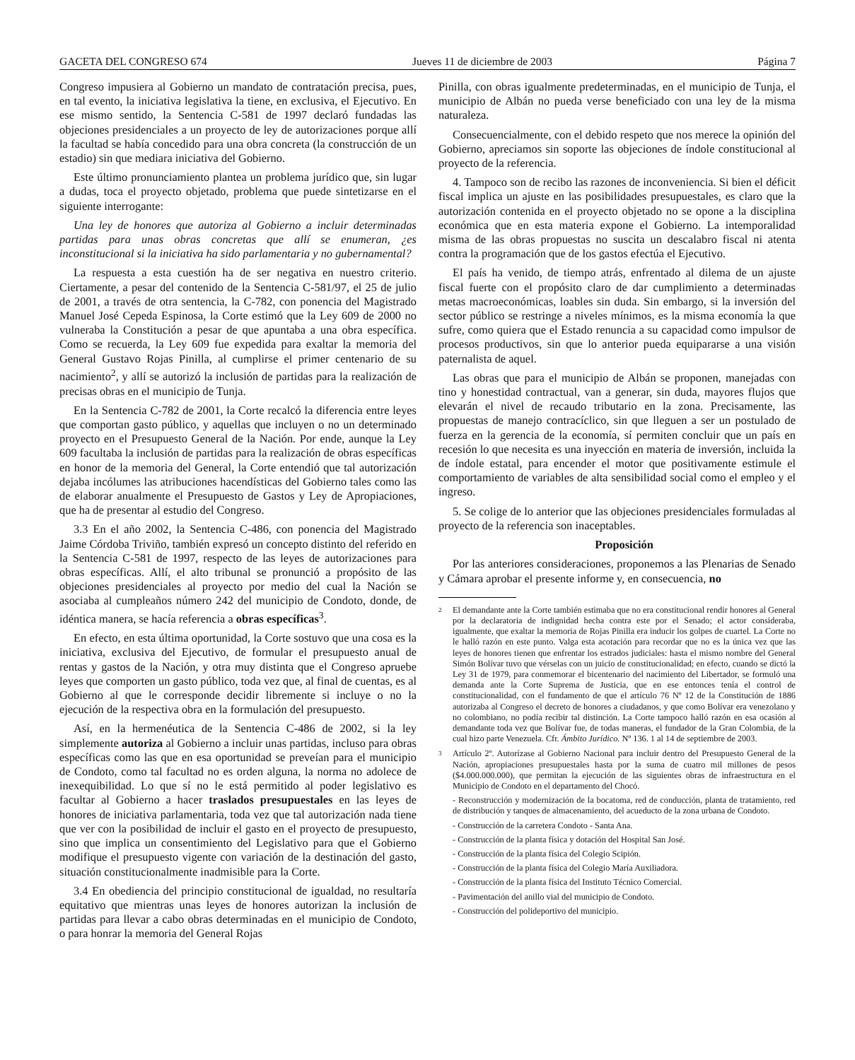GACETA DEL CONGRESO 674 Jueves 11 de diciembre de 2003 Página 7
Congreso impusiera al Gobierno un mandato de contratación precisa, pues, en tal evento, la iniciativa legislativa la tiene, en exclusiva, el Ejecutivo. En ese mismo sentido, la Sentencia C-581 de 1997 declaró fundadas las objeciones presidenciales a un proyecto de ley de autorizaciones porque allí la facultad se había concedido para una obra concreta (la construcción de un estadio) sin que mediara iniciativa del Gobierno.
Este último pronunciamiento plantea un problema jurídico que, sin lugar a dudas, toca el proyecto objetado, problema que puede sintetizarse en el siguiente interrogante:
Una ley de honores que autoriza al Gobierno a incluir determinadas partidas para unas obras concretas que allí se enumeran, ¿es inconstitucional si la iniciativa ha sido parlamentaria y no gubernamental?
La respuesta a esta cuestión ha de ser negativa en nuestro criterio. Ciertamente, a pesar del contenido de la Sentencia C-581/97, el 25 de julio de 2001, a través de otra sentencia, la C-782, con ponencia del Magistrado Manuel José Cepeda Espinosa, la Corte estimó que la Ley 609 de 2000 no vulneraba la Constitución a pesar de que apuntaba a una obra específica. Como se recuerda, la Ley 609 fue expedida para exaltar la memoria del General Gustavo Rojas Pinilla, al cumplirse el primer centenario de su nacimiento<sup>2</sup>, y allí se autorizó la inclusión de partidas para la realización de precisas obras en el municipio de Tunja.
En la Sentencia C-782 de 2001, la Corte recalcó la diferencia entre leyes que comportan gasto público, y aquellas que incluyen o no un determinado proyecto en el Presupuesto General de la Nación. Por ende, aunque la Ley 609 facultaba la inclusión de partidas para la realización de obras específicas en honor de la memoria del General, la Corte entendió que tal autorización dejaba incólumes las atribuciones hacendísticas del Gobierno tales como las de elaborar anualmente el Presupuesto de Gastos y Ley de Apropiaciones, que ha de presentar al estudio del Congreso.
3.3 En el año 2002, la Sentencia C-486, con ponencia del Magistrado Jaime Córdoba Triviño, también expresó un concepto distinto del referido en la Sentencia C-581 de 1997, respecto de las leyes de autorizaciones para obras específicas. Allí, el alto tribunal se pronunció a propósito de las objeciones presidenciales al proyecto por medio del cual la Nación se asociaba al cumpleaños número 242 del municipio de Condoto, donde, de idéntica manera, se hacía referencia a obras específicas<sup>3</sup>.
En efecto, en esta última oportunidad, la Corte sostuvo que una cosa es la iniciativa, exclusiva del Ejecutivo, de formular el presupuesto anual de rentas y gastos de la Nación, y otra muy distinta que el Congreso apruebe leyes que comporten un gasto público, toda vez que, al final de cuentas, es al Gobierno al que le corresponde decidir libremente si incluye o no la ejecución de la respectiva obra en la formulación del presupuesto.
Así, en la hermenéutica de la Sentencia C-486 de 2002, si la ley simplemente autoriza al Gobierno a incluir unas partidas, incluso para obras específicas como las que en esa oportunidad se preveían para el municipio de Condoto, como tal facultad no es orden alguna, la norma no adolece de inexequibilidad. Lo que sí no le está permitido al poder legislativo es facultar al Gobierno a hacer traslados presupuestales en las leyes de honores de iniciativa parlamentaria, toda vez que tal autorización nada tiene que ver con la posibilidad de incluir el gasto en el proyecto de presupuesto, sino que implica un consentimiento del Legislativo para que el Gobierno modifique el presupuesto vigente con variación de la destinación del gasto, situación constitucionalmente inadmisible para la Corte.
3.4 En obediencia del principio constitucional de igualdad, no resultaría equitativo que mientras unas leyes de honores autorizan la inclusión de partidas para llevar a cabo obras determinadas en el municipio de Condoto, o para honrar la memoria del General Rojas
Pinilla, con obras igualmente predeterminadas, en el municipio de Tunja, el municipio de Albán no pueda verse beneficiado con una ley de la misma naturaleza.
Consecuencialmente, con el debido respeto que nos merece la opinión del Gobierno, apreciamos sin soporte las objeciones de índole constitucional al proyecto de la referencia.
4. Tampoco son de recibo las razones de inconveniencia. Si bien el déficit fiscal implica un ajuste en las posibilidades presupuestales, es claro que la autorización contenida en el proyecto objetado no se opone a la disciplina económica que en esta materia expone el Gobierno. La intemporalidad misma de las obras propuestas no suscita un descalabro fiscal ni atenta contra la programación que de los gastos efectúa el Ejecutivo.
El país ha venido, de tiempo atrás, enfrentado al dilema de un ajuste fiscal fuerte con el propósito claro de dar cumplimiento a determinadas metas macroeconómicas, loables sin duda. Sin embargo, si la inversión del sector público se restringe a niveles mínimos, es la misma economía la que sufre, como quiera que el Estado renuncia a su capacidad como impulsor de procesos productivos, sin que lo anterior pueda equipararse a una visión paternalista de aquel.
Las obras que para el municipio de Albán se proponen, manejadas con tino y honestidad contractual, van a generar, sin duda, mayores flujos que elevarán el nivel de recaudo tributario en la zona. Precisamente, las propuestas de manejo contracíclico, sin que lleguen a ser un postulado de fuerza en la gerencia de la economía, sí permiten concluir que un país en recesión lo que necesita es una inyección en materia de inversión, incluida la de índole estatal, para encender el motor que positivamente estimule el comportamiento de variables de alta sensibilidad social como el empleo y el ingreso.
5. Se colige de lo anterior que las objeciones presidenciales formuladas al proyecto de la referencia son inaceptables.
Proposición
Por las anteriores consideraciones, proponemos a las Plenarias de Senado y Cámara aprobar el presente informe y, en consecuencia, no
2 El demandante ante la Corte también estimaba que no era constitucional rendir honores al General por la declaratoria de indignidad hecha contra este por el Senado; el actor consideraba, igualmente, que exaltar la memoria de Rojas Pinilla era inducir los golpes de cuartel. La Corte no le halló razón en este punto. Valga esta acotación para recordar que no es la única vez que las leyes de honores tienen que enfrentar los estrados judiciales: hasta el mismo nombre del General Simón Bolívar tuvo que vérselas con un juicio de constitucionalidad; en efecto, cuando se dictó la Ley 31 de 1979, para conmemorar el bicentenario del nacimiento del Libertador, se formuló una demanda ante la Corte Suprema de Justicia, que en ese entonces tenía el control de constitucionalidad, con el fundamento de que el artículo 76 Nº 12 de la Constitución de 1886 autorizaba al Congreso el decreto de honores a ciudadanos, y que como Bolívar era venezolano y no colombiano, no podía recibir tal distinción. La Corte tampoco halló razón en esa ocasión al demandante toda vez que Bolívar fue, de todas maneras, el fundador de la Gran Colombia, de la cual hizo parte Venezuela. Cfr. Ámbito Jurídico. Nº 136. 1 al 14 de septiembre de 2003.
3
Artículo 2º. Autorízase al Gobierno Nacional para incluir dentro del Presupuesto General de la Nación, apropiaciones presupuestales hasta por la suma de cuatro mil millones de pesos ($4.000.000.000), que permitan la ejecución de las siguientes obras de infraestructura en el Municipio de Condoto en el departamento del Chocó.
- Reconstrucción y modernización de la bocatoma, red de conducción, planta de tratamiento, red de distribución y tanques de almacenamiento, del acueducto de la zona urbana de Condoto.
- Construcción de la carretera Condoto - Santa Ana.
- Construcción de la planta física y dotación del Hospital San José.
- Construcción de la planta física del Colegio Scipión.
- Construcción de la planta física del Colegio María Auxiliadora.
- Construcción de la planta física del Instituto Técnico Comercial.
- Pavimentación del anillo vial del municipio de Condoto.
- Construcción del polideportivo del municipio.